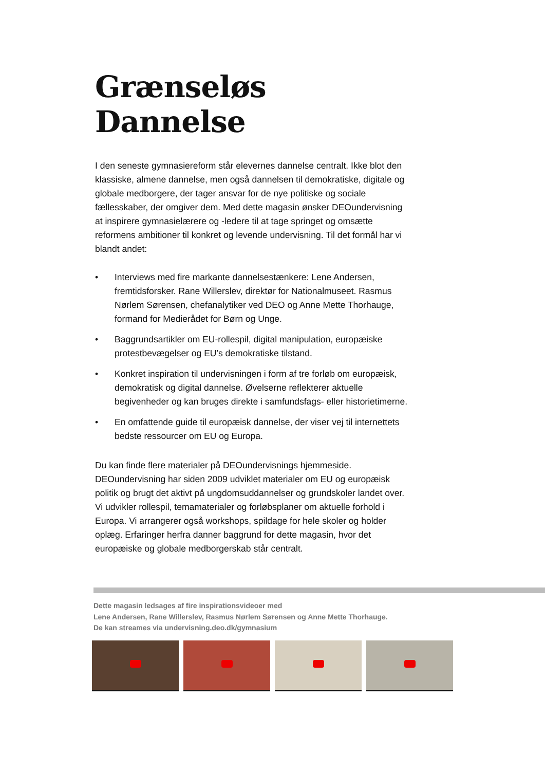Grænseløs Dannelse
I den seneste gymnasiereform står elevernes dannelse centralt. Ikke blot den klassiske, almene dannelse, men også dannelsen til demokratiske, digitale og globale medborgere, der tager ansvar for de nye politiske og sociale fællesskaber, der omgiver dem. Med dette magasin ønsker DEOundervisning at inspirere gymnasielærere og -ledere til at tage springet og omsætte reformens ambitioner til konkret og levende undervisning. Til det formål har vi blandt andet:
• Interviews med fire markante dannelsestænkere: Lene Andersen, fremtidsforsker. Rane Willerslev, direktør for Nationalmuseet. Rasmus Nørlem Sørensen, chefanalytiker ved DEO og Anne Mette Thorhauge, formand for Medierådet for Børn og Unge.
• Baggrundsartikler om EU-rollespil, digital manipulation, europæiske protestbevægelser og EU’s demokratiske tilstand.
• Konkret inspiration til undervisningen i form af tre forløb om europæisk, demokratisk og digital dannelse. Øvelserne reflekterer aktuelle begivenheder og kan bruges direkte i samfundsfags- eller historietimerne.
• En omfattende guide til europæisk dannelse, der viser vej til internettets bedste ressourcer om EU og Europa.
Du kan finde flere materialer på DEOundervisnings hjemmeside. DEOundervisning har siden 2009 udviklet materialer om EU og europæisk politik og brugt det aktivt på ungdomsuddannelser og grundskoler landet over. Vi udvikler rollespil, temamaterialer og forløbsplaner om aktuelle forhold i Europa. Vi arrangerer også workshops, spildage for hele skoler og holder oplæg. Erfaringer herfra danner baggrund for dette magasin, hvor det europæiske og globale medborgerskab står centralt.
Dette magasin ledsages af fire inspirationsvideoer med
Lene Andersen, Rane Willerslev, Rasmus Nørlem Sørensen og Anne Mette Thorhauge.
De kan streames via undervisning.deo.dk/gymnasium